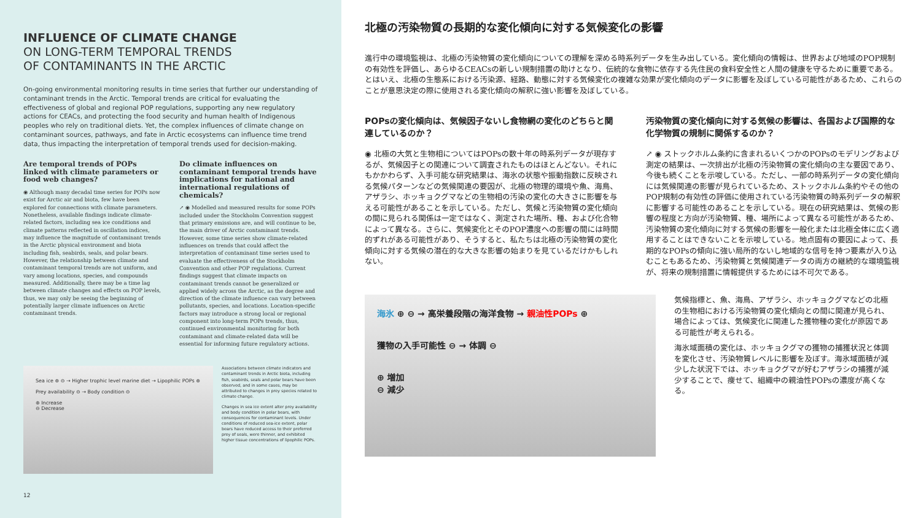INFLUENCE OF CLIMATE CHANGE
ON LONG-TERM TEMPORAL TRENDS
OF CONTAMINANTS IN THE ARCTIC
On-going environmental monitoring results in time series that further our understanding of contaminant trends in the Arctic. Temporal trends are critical for evaluating the effectiveness of global and regional POP regulations, supporting any new regulatory actions for CEACs, and protecting the food security and human health of Indigenous peoples who rely on traditional diets. Yet, the complex influences of climate change on contaminant sources, pathways, and fate in Arctic ecosystems can influence time trend data, thus impacting the interpretation of temporal trends used for decision-making.
Are temporal trends of POPs linked with climate parameters or food web changes?
◉ Although many decadal time series for POPs now exist for Arctic air and biota, few have been explored for connections with climate parameters. Nonetheless, available findings indicate climate- related factors, including sea ice conditions and climate patterns reflected in oscillation indices, may influence the magnitude of contaminant trends in the Arctic physical environment and biota including fish, seabirds, seals, and polar bears. However, the relationship between climate and contaminant temporal trends are not uniform, and vary among locations, species, and compounds measured. Additionally, there may be a time lag between climate changes and effects on POP levels, thus, we may only be seeing the beginning of potentially larger climate influences on Arctic contaminant trends.
Do climate influences on contaminant temporal trends have implications for national and international regulations of chemicals?
↗ ◉ Modelled and measured results for some POPs included under the Stockholm Convention suggest that primary emissions are, and will continue to be, the main driver of Arctic contaminant trends. However, some time series show climate-related influences on trends that could affect the interpretation of contaminant time series used to evaluate the effectiveness of the Stockholm Convention and other POP regulations. Current findings suggest that climate impacts on contaminant trends cannot be generalized or applied widely across the Arctic, as the degree and direction of the climate influence can vary between pollutants, species, and locations. Location-specific factors may introduce a strong local or regional component into long-term POPs trends, thus, continued environmental monitoring for both contaminant and climate-related data will be essential for informing future regulatory actions.
Sea ice ⊕ ⊖ → Higher trophic level marine diet → Lipophilic POPs ⊕
Prey availability ⊖ → Body condition ⊖
⊕ Increase
⊖ Decrease
Associations between climate indicators and contaminant trends in Arctic biota, including fish, seabirds, seals and polar bears have been observed, and in some cases, may be attributed to changes in prey species related to climate change.
Changes in sea ice extent alter prey availability and body condition in polar bears, with consequences for contaminant levels. Under conditions of reduced sea-ice extent, polar bears have reduced access to their preferred prey of seals, were thinner, and exhibited higher tissue concentrations of lipophilic POPs.
12
北極の汚染物質の長期的な変化傾向に対する気候変化の影響
進行中の環境監視は、北極の汚染物質の変化傾向についての理解を深める時系列データを生み出している。変化傾向の情報は、世界および地域のPOP規制の有効性を評価し、あらゆるCEACsの新しい規制措置の助けとなり、伝統的な食物に依存する先住民の食料安全性と人間の健康を守るために重要である。とはいえ、北極の生態系における汚染源、経路、動態に対する気候変化の複雑な効果が変化傾向のデータに影響を及ぼしている可能性があるため、これらのことが意思決定の際に使用される変化傾向の解釈に強い影響を及ぼしている。
POPsの変化傾向は、気候因子ないし食物網の変化のどちらと関連しているのか？
◉ 北極の大気と生物相についてはPOPsの数十年の時系列データが現存するが、気候因子との関連について調査されたものはほとんどない。それにもかかわらず、入手可能な研究結果は、海氷の状態や振動指数に反映される気候パターンなどの気候関連の要因が、北極の物理的環境や魚、海鳥、アザラシ、ホッキョクグマなどの生物相の汚染の変化の大きさに影響を与える可能性があることを示している。ただし、気候と汚染物質の変化傾向の間に見られる関係は一定ではなく、測定された場所、種、および化合物によって異なる。さらに、気候変化とそのPOP濃度への影響の間には時間的ずれがある可能性があり、そうすると、私たちは北極の汚染物質の変化傾向に対する気候の潜在的な大きな影響の始まりを見ているだけかもしれない。
汚染物質の変化傾向に対する気候の影響は、各国および国際的な化学物質の規制に関係するのか？
↗ ◉ ストックホルム条約に含まれるいくつかのPOPsのモデリングおよび測定の結果は、一次排出が北極の汚染物質の変化傾向の主な要因であり、今後も続くことを示唆している。ただし、一部の時系列データの変化傾向には気候関連の影響が見られているため、ストックホルム条約やその他のPOP規制の有効性の評価に使用されている汚染物質の時系列データの解釈に影響する可能性のあることを示している。現在の研究結果は、気候の影響の程度と方向が汚染物質、種、場所によって異なる可能性があるため、汚染物質の変化傾向に対する気候の影響を一般化または北極全体に広く適用することはできないことを示唆している。地点固有の要因によって、長期的なPOPsの傾向に強い局所的ないし地域的な信号を持つ要素が入り込むこともあるため、汚染物質と気候関連データの両方の継続的な環境監視が、将来の規制措置に情報提供するためには不可欠である。
海氷 ⊕ ⊖ → 高栄養段階の海洋食物 → 親油性POPs ⊕
獲物の入手可能性 ⊖ → 体調 ⊖
⊕ 増加
⊖ 減少
気候指標と、魚、海鳥、アザラシ、ホッキョクグマなどの北極の生物相における汚染物質の変化傾向との間に関連が見られ、場合によっては、気候変化に関連した獲物種の変化が原因である可能性が考えられる。
海氷域面積の変化は、ホッキョクグマの獲物の捕獲状況と体調を変化させ、汚染物質レベルに影響を及ぼす。海氷域面積が減少した状況下では、ホッキョクグマが好むアザラシの捕獲が減少することで、痩せて、組織中の親油性POPsの濃度が高くなる。